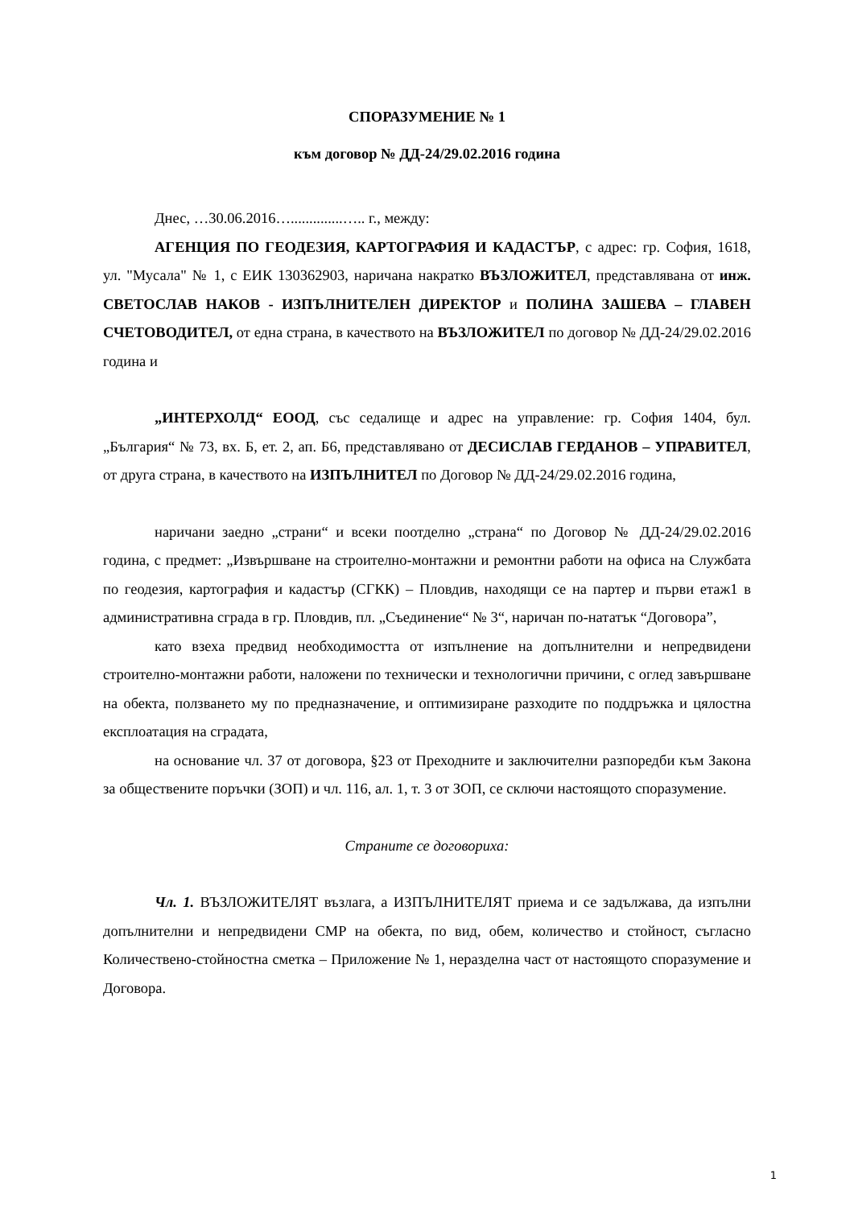СПОРАЗУМЕНИЕ № 1
към договор № ДД-24/29.02.2016 година
Днес, …30.06.2016…..............….. г., между:
АГЕНЦИЯ ПО ГЕОДЕЗИЯ, КАРТОГРАФИЯ И КАДАСТЪР, с адрес: гр. София, 1618, ул. "Мусала" № 1, с ЕИК 130362903, наричана накратко ВЪЗЛОЖИТЕЛ, представлявана от инж. СВЕТОСЛАВ НАКОВ - ИЗПЪЛНИТЕЛЕН ДИРЕКТОР и ПОЛИНА ЗАШЕВА – ГЛАВЕН СЧЕТОВОДИТЕЛ, от една страна, в качеството на ВЪЗЛОЖИТЕЛ по договор № ДД-24/29.02.2016 година и
„ИНТЕРХОЛД“ ЕООД, със седалище и адрес на управление: гр. София 1404, бул. „България“ № 73, вх. Б, ет. 2, ап. Б6, представлявано от ДЕСИСЛАВ ГЕРДАНОВ – УПРАВИТЕЛ, от друга страна, в качеството на ИЗПЪЛНИТЕЛ по Договор № ДД-24/29.02.2016 година,
наричани заедно „страни“ и всеки поотделно „страна“ по Договор № ДД-24/29.02.2016 година, с предмет: „Извършване на строително-монтажни и ремонтни работи на офиса на Службата по геодезия, картография и кадастър (СГКК) – Пловдив, находящи се на партер и първи етаж1 в административна сграда в гр. Пловдив, пл. „Съединение“ № 3“, наричан по-нататък “Договора”,
като взеха предвид необходимостта от изпълнение на допълнителни и непредвидени строително-монтажни работи, наложени по технически и технологични причини, с оглед завършване на обекта, ползването му по предназначение, и оптимизиране разходите по поддръжка и цялостна експлоатация на сградата,
на основание чл. 37 от договора, §23 от Преходните и заключителни разпоредби към Закона за обществените поръчки (ЗОП) и чл. 116, ал. 1, т. 3 от ЗОП, се сключи настоящото споразумение.
Страните се договориха:
Чл. 1. ВЪЗЛОЖИТЕЛЯТ възлага, а ИЗПЪЛНИТЕЛЯТ приема и се задължава, да изпълни допълнителни и непредвидени СМР на обекта, по вид, обем, количество и стойност, съгласно Количествено-стойностна сметка – Приложение № 1, неразделна част от настоящото споразумение и Договора.
1